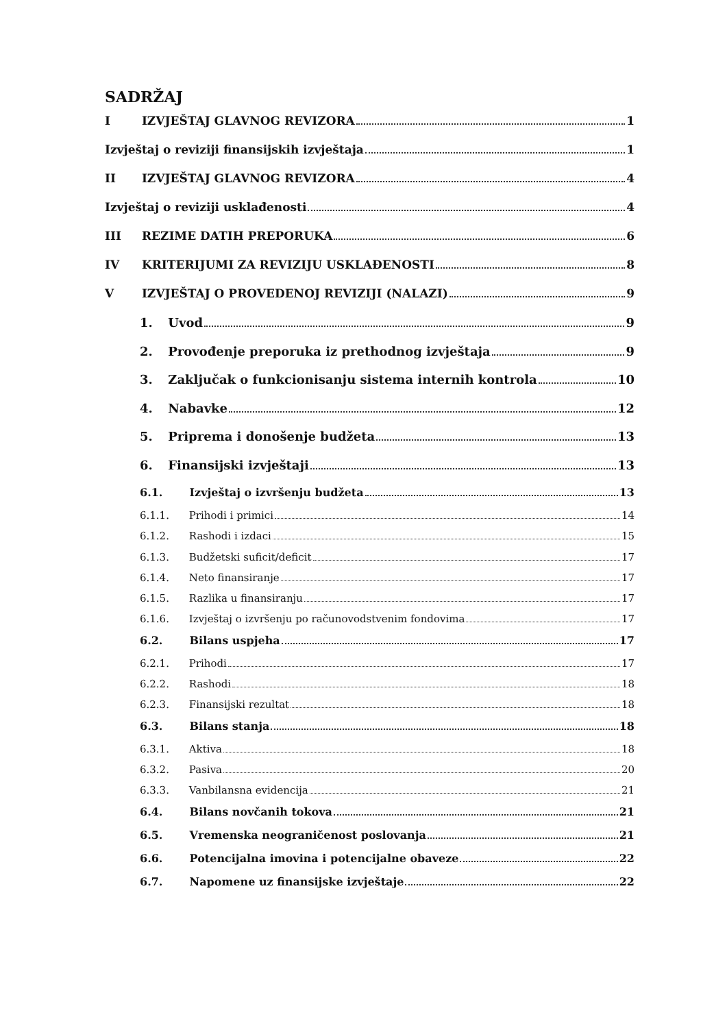SADRŽAJ
I IZVJEŠTAJ GLAVNOG REVIZORA 1
Izvještaj o reviziji finansijskih izvještaja 1
II IZVJEŠTAJ GLAVNOG REVIZORA 4
Izvještaj o reviziji usklađenosti 4
III REZIME DATIH PREPORUKA 6
IV KRITERIJUMI ZA REVIZIJU USKLAĐENOSTI 8
V IZVJEŠTAJ O PROVEDENOJ REVIZIJI (NALAZI) 9
1. Uvod 9
2. Provođenje preporuka iz prethodnog izvještaja 9
3. Zaključak o funkcionisanju sistema internih kontrola 10
4. Nabavke 12
5. Priprema i donošenje budžeta 13
6. Finansijski izvještaji 13
6.1. Izvještaj o izvršenju budžeta 13
6.1.1. Prihodi i primici 14
6.1.2. Rashodi i izdaci 15
6.1.3. Budžetski suficit/deficit 17
6.1.4. Neto finansiranje 17
6.1.5. Razlika u finansiranju 17
6.1.6. Izvještaj o izvršenju po računovodstvenim fondovima 17
6.2. Bilans uspjeha 17
6.2.1. Prihodi 17
6.2.2. Rashodi 18
6.2.3. Finansijski rezultat 18
6.3. Bilans stanja 18
6.3.1. Aktiva 18
6.3.2. Pasiva 20
6.3.3. Vanbilansna evidencija 21
6.4. Bilans novčanih tokova 21
6.5. Vremenska neograničenost poslovanja 21
6.6. Potencijalna imovina i potencijalne obaveze 22
6.7. Napomene uz finansijske izvještaje 22